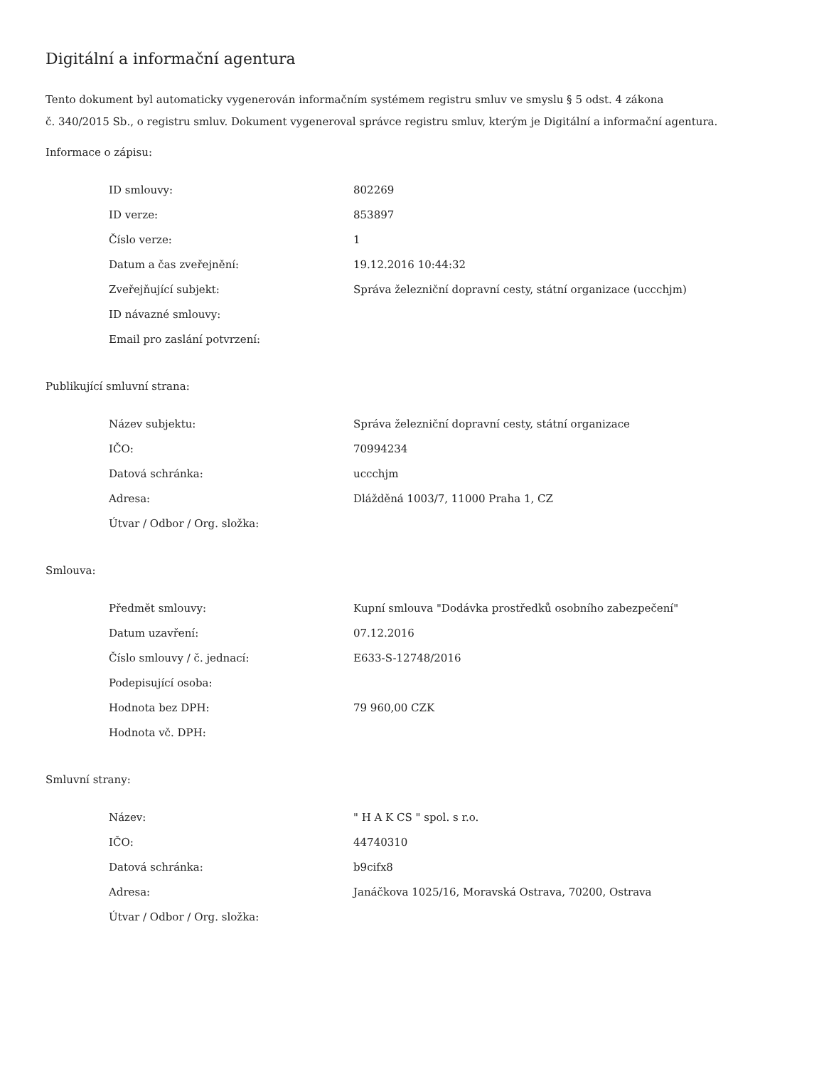Digitální a informační agentura
Tento dokument byl automaticky vygenerován informačním systémem registru smluv ve smyslu § 5 odst. 4 zákona
č. 340/2015 Sb., o registru smluv. Dokument vygeneroval správce registru smluv, kterým je Digitální a informační agentura.
Informace o zápisu:
| ID smlouvy: | 802269 |
| ID verze: | 853897 |
| Číslo verze: | 1 |
| Datum a čas zveřejnění: | 19.12.2016 10:44:32 |
| Zveřejňující subjekt: | Správa železniční dopravní cesty, státní organizace (uccchjm) |
| ID návazné smlouvy: | |
| Email pro zaslání potvrzení: | |
Publikující smluvní strana:
| Název subjektu: | Správa železniční dopravní cesty, státní organizace |
| IČO: | 70994234 |
| Datová schránka: | uccchjm |
| Adresa: | Dlážděná 1003/7, 11000 Praha 1, CZ |
| Útvar / Odbor / Org. složka: | |
Smlouva:
| Předmět smlouvy: | Kupní smlouva "Dodávka prostředků osobního zabezpečení" |
| Datum uzavření: | 07.12.2016 |
| Číslo smlouvy / č. jednací: | E633-S-12748/2016 |
| Podepisující osoba: | |
| Hodnota bez DPH: | 79 960,00 CZK |
| Hodnota vč. DPH: | |
Smluvní strany:
| Název: | " H A K CS " spol. s r.o. |
| IČO: | 44740310 |
| Datová schránka: | b9cifx8 |
| Adresa: | Janáčkova 1025/16, Moravská Ostrava, 70200, Ostrava |
| Útvar / Odbor / Org. složka: | |